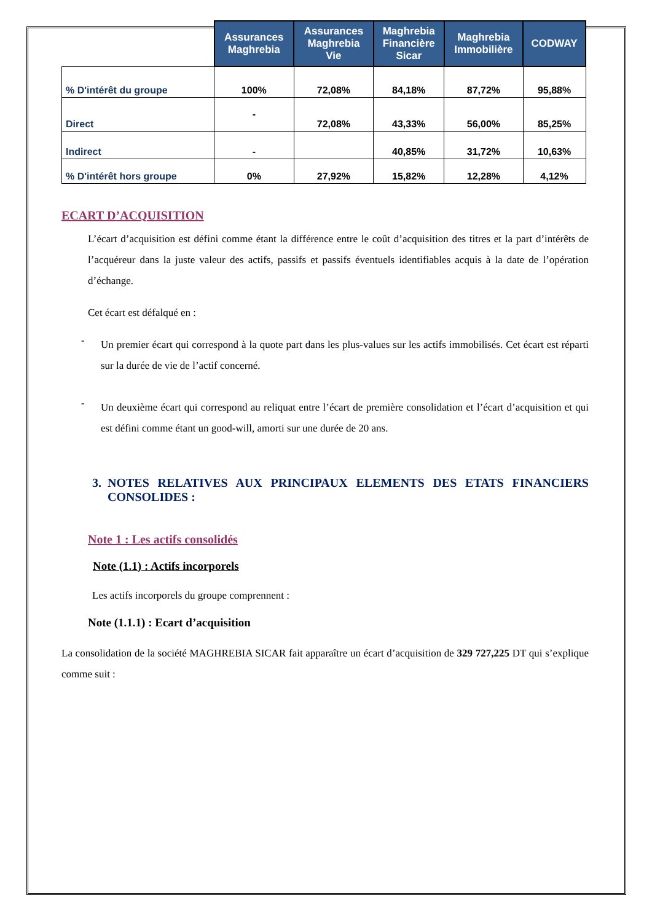| | Assurances Maghrebia | Assurances Maghrebia Vie | Maghrebia Financière Sicar | Maghrebia Immobilière | CODWAY |
| --- | --- | --- | --- | --- | --- |
| % D'intérêt du groupe | 100% | 72,08% | 84,18% | 87,72% | 95,88% |
| Direct | - | 72,08% | 43,33% | 56,00% | 85,25% |
| Indirect | - | | 40,85% | 31,72% | 10,63% |
| % D'intérêt hors groupe | 0% | 27,92% | 15,82% | 12,28% | 4,12% |
ECART D’ACQUISITION
L’écart d’acquisition est défini comme étant la différence entre le coût d’acquisition des titres et la part d’intérêts de l’acquéreur dans la juste valeur des actifs, passifs et passifs éventuels identifiables acquis à la date de l’opération d’échange.
Cet écart est défalqué en :
-
Un premier écart qui correspond à la quote part dans les plus-values sur les actifs immobilisés. Cet écart est réparti sur la durée de vie de l’actif concerné.
-
Un deuxième écart qui correspond au reliquat entre l’écart de première consolidation et l’écart d’acquisition et qui est défini comme étant un good-will, amorti sur une durée de 20 ans.
3. NOTES RELATIVES AUX PRINCIPAUX ELEMENTS DES ETATS FINANCIERS CONSOLIDES :
Note 1 : Les actifs consolidés
Note (1.1) : Actifs incorporels
Les actifs incorporels du groupe comprennent :
Note (1.1.1) : Ecart d’acquisition
La consolidation de la société MAGHREBIA SICAR fait apparaître un écart d’acquisition de 329 727,225 DT qui s’explique comme suit :